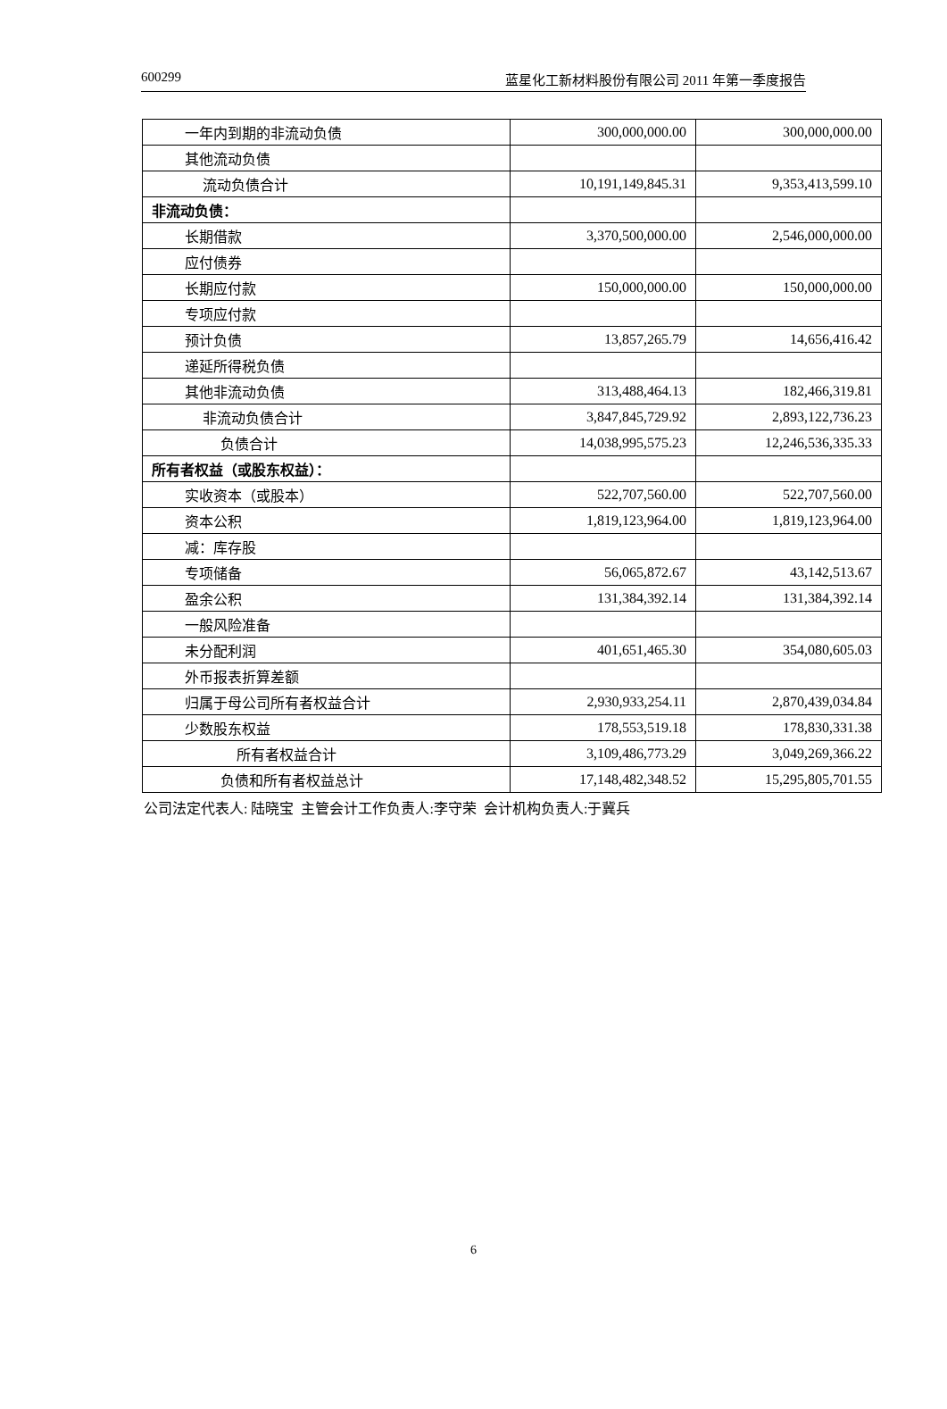600299 蓝星化工新材料股份有限公司 2011 年第一季度报告
| 一年内到期的非流动负债 | 300,000,000.00 | 300,000,000.00 |
| 其他流动负债 | | |
| 流动负债合计 | 10,191,149,845.31 | 9,353,413,599.10 |
| 非流动负债： | | |
| 长期借款 | 3,370,500,000.00 | 2,546,000,000.00 |
| 应付债券 | | |
| 长期应付款 | 150,000,000.00 | 150,000,000.00 |
| 专项应付款 | | |
| 预计负债 | 13,857,265.79 | 14,656,416.42 |
| 递延所得税负债 | | |
| 其他非流动负债 | 313,488,464.13 | 182,466,319.81 |
| 非流动负债合计 | 3,847,845,729.92 | 2,893,122,736.23 |
| 负债合计 | 14,038,995,575.23 | 12,246,536,335.33 |
| 所有者权益（或股东权益）： | | |
| 实收资本（或股本） | 522,707,560.00 | 522,707,560.00 |
| 资本公积 | 1,819,123,964.00 | 1,819,123,964.00 |
| 减：库存股 | | |
| 专项储备 | 56,065,872.67 | 43,142,513.67 |
| 盈余公积 | 131,384,392.14 | 131,384,392.14 |
| 一般风险准备 | | |
| 未分配利润 | 401,651,465.30 | 354,080,605.03 |
| 外币报表折算差额 | | |
| 归属于母公司所有者权益合计 | 2,930,933,254.11 | 2,870,439,034.84 |
| 少数股东权益 | 178,553,519.18 | 178,830,331.38 |
| 所有者权益合计 | 3,109,486,773.29 | 3,049,269,366.22 |
| 负债和所有者权益总计 | 17,148,482,348.52 | 15,295,805,701.55 |
公司法定代表人: 陆晓宝 主管会计工作负责人:李守荣 会计机构负责人:于冀兵
6